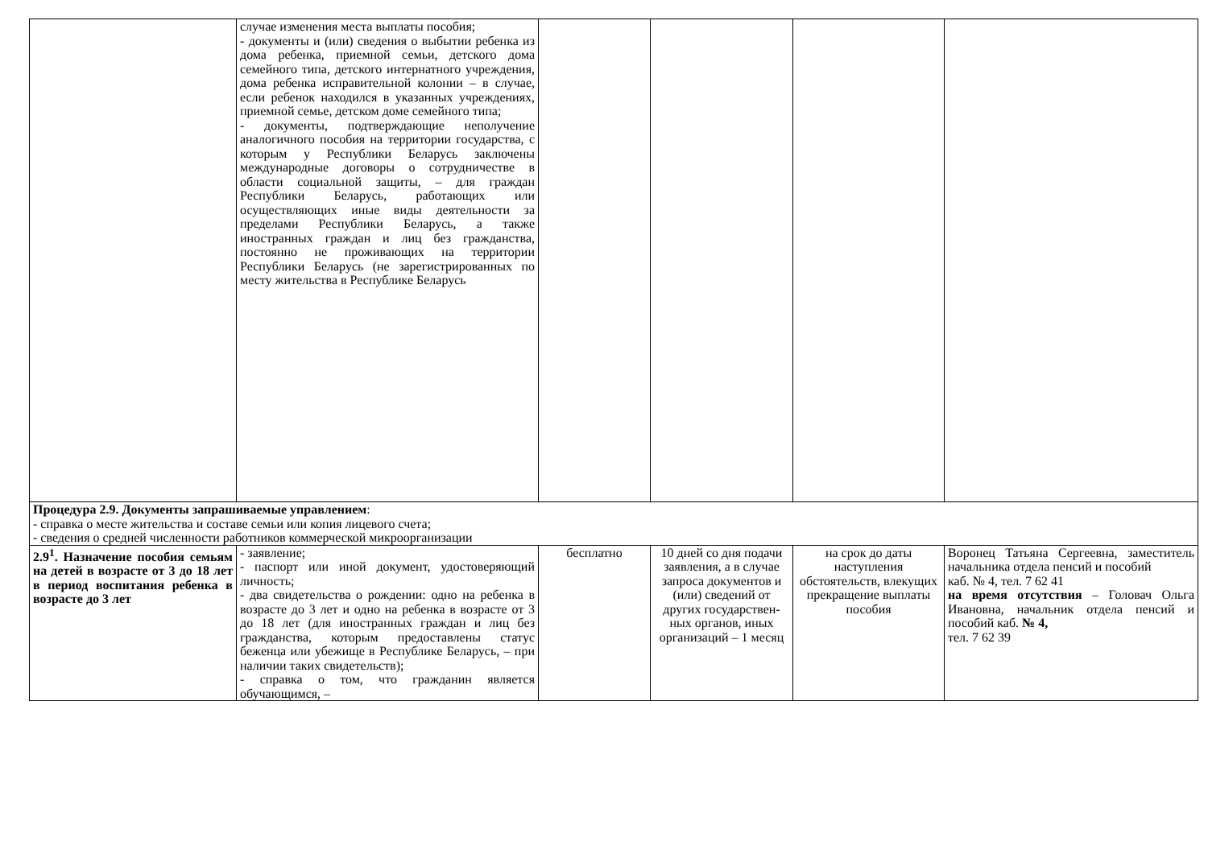| | случае изменения места выплаты пособия; - документы и (или) сведения о выбытии ребенка из дома ребенка, приемной семьи, детского дома семейного типа, детского интернатного учреждения, дома ребенка исправительной колонии – в случае, если ребенок находился в указанных учреждениях, приемной семье, детском доме семейного типа; - документы, подтверждающие неполучение аналогичного пособия на территории государства, с которым у Республики Беларусь заключены международные договоры о сотрудничестве в области социальной защиты, – для граждан Республики Беларусь, работающих или осуществляющих иные виды деятельности за пределами Республики Беларусь, а также иностранных граждан и лиц без гражданства, постоянно не проживающих на территории Республики Беларусь (не зарегистрированных по месту жительства в Республике Беларусь | | | | |
| Процедура 2.9. Документы запрашиваемые управлением : - справка о месте жительства и составе семьи или копия лицевого счета; - сведения о средней численности работников коммерческой микроорганизации | | | | | |
| 2.9<sup>1</sup>. Назначение пособия семьям на детей в возрасте от 3 до 18 лет в период воспитания ребенка в возрасте до 3 лет | - заявление; - паспорт или иной документ, удостоверяющий личность; - два свидетельства о рождении: одно на ребенка в возрасте до 3 лет и одно на ребенка в возрасте от 3 до 18 лет (для иностранных граждан и лиц без гражданства, которым предоставлены статус беженца или убежище в Республике Беларусь, – при наличии таких свидетельств); - справка о том, что гражданин является обучающимся, – | бесплатно | 10 дней со дня подачи заявления, а в случае запроса документов и (или) сведений от других государствен-ных органов, иных организаций – 1 месяц | на срок до даты наступления обстоятельств, влекущих прекращение выплаты пособия | Воронец Татьяна Сергеевна, заместитель начальника отдела пенсий и пособий каб. № 4, тел. 7 62 41 на время отсутствия – Головач Ольга Ивановна, начальник отдела пенсий и пособий каб. № 4, тел. 7 62 39 |